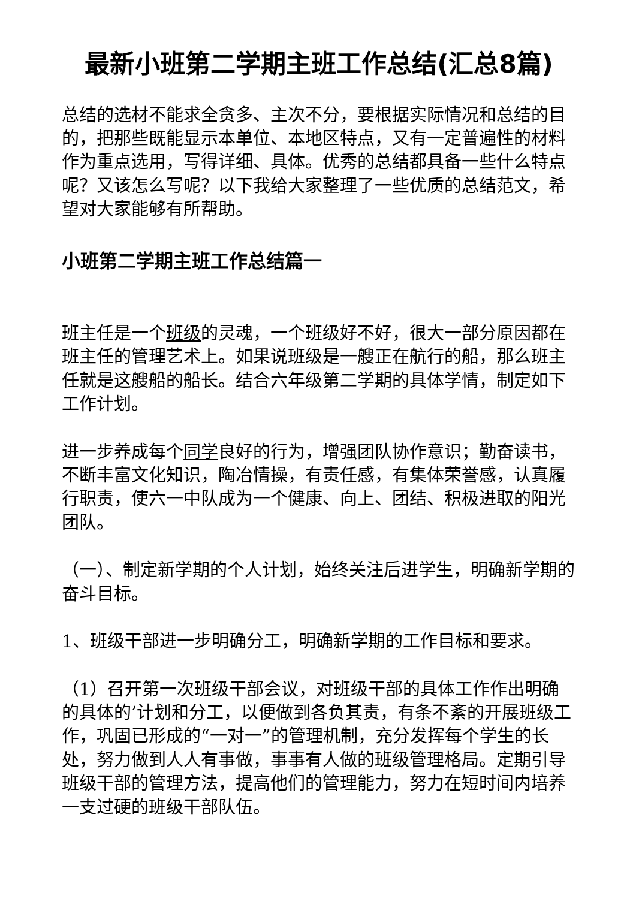最新小班第二学期主班工作总结(汇总8篇)
总结的选材不能求全贪多、主次不分，要根据实际情况和总结的目的，把那些既能显示本单位、本地区特点，又有一定普遍性的材料作为重点选用，写得详细、具体。优秀的总结都具备一些什么特点呢？又该怎么写呢？以下我给大家整理了一些优质的总结范文，希望对大家能够有所帮助。
小班第二学期主班工作总结篇一
班主任是一个班级的灵魂，一个班级好不好，很大一部分原因都在班主任的管理艺术上。如果说班级是一艘正在航行的船，那么班主任就是这艘船的船长。结合六年级第二学期的具体学情，制定如下工作计划。
进一步养成每个同学良好的行为，增强团队协作意识；勤奋读书，不断丰富文化知识，陶冶情操，有责任感，有集体荣誉感，认真履行职责，使六一中队成为一个健康、向上、团结、积极进取的阳光团队。
（一）、制定新学期的个人计划，始终关注后进学生，明确新学期的奋斗目标。
1、班级干部进一步明确分工，明确新学期的工作目标和要求。
（1）召开第一次班级干部会议，对班级干部的具体工作作出明确的具体的’计划和分工，以便做到各负其责，有条不紊的开展班级工作，巩固已形成的“一对一”的管理机制，充分发挥每个学生的长处，努力做到人人有事做，事事有人做的班级管理格局。定期引导班级干部的管理方法，提高他们的管理能力，努力在短时间内培养一支过硬的班级干部队伍。